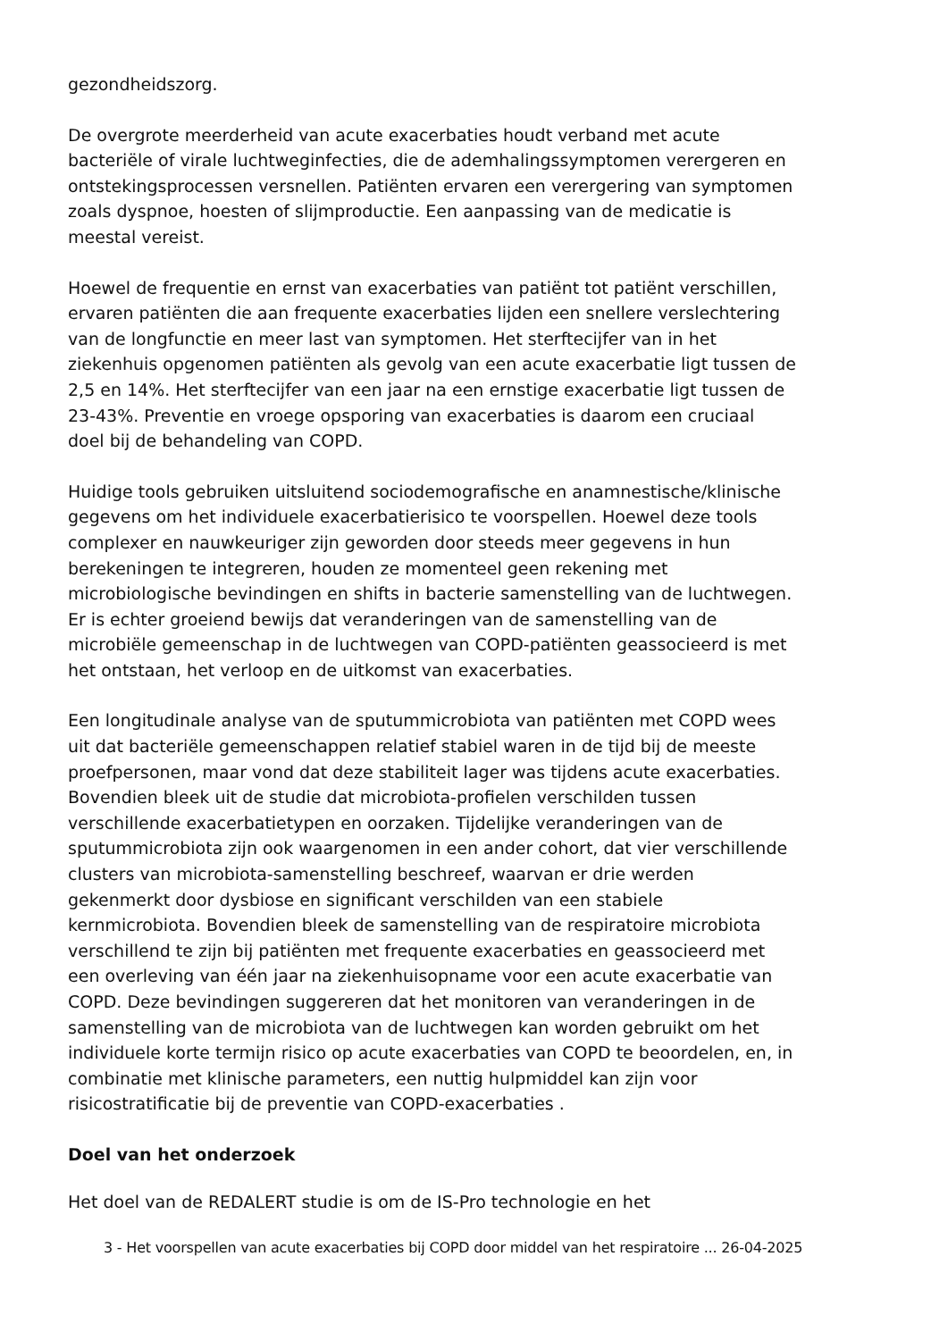gezondheidszorg.
De overgrote meerderheid van acute exacerbaties houdt verband met acute bacteriële of virale luchtweginfecties, die de ademhalingssymptomen verergeren en ontstekingsprocessen versnellen. Patiënten ervaren een verergering van symptomen zoals dyspnoe, hoesten of slijmproductie. Een aanpassing van de medicatie is meestal vereist.
Hoewel de frequentie en ernst van exacerbaties van patiënt tot patiënt verschillen, ervaren patiënten die aan frequente exacerbaties lijden een snellere verslechtering van de longfunctie en meer last van symptomen. Het sterftecijfer van in het ziekenhuis opgenomen patiënten als gevolg van een acute exacerbatie ligt tussen de 2,5 en 14%. Het sterftecijfer van een jaar na een ernstige exacerbatie ligt tussen de 23-43%. Preventie en vroege opsporing van exacerbaties is daarom een cruciaal doel bij de behandeling van COPD.
Huidige tools gebruiken uitsluitend sociodemografische en anamnestische/klinische gegevens om het individuele exacerbatierisico te voorspellen. Hoewel deze tools complexer en nauwkeuriger zijn geworden door steeds meer gegevens in hun berekeningen te integreren, houden ze momenteel geen rekening met microbiologische bevindingen en shifts in bacterie samenstelling van de luchtwegen. Er is echter groeiend bewijs dat veranderingen van de samenstelling van de microbiële gemeenschap in de luchtwegen van COPD-patiënten geassocieerd is met het ontstaan, het verloop en de uitkomst van exacerbaties.
Een longitudinale analyse van de sputummicrobiota van patiënten met COPD wees uit dat bacteriële gemeenschappen relatief stabiel waren in de tijd bij de meeste proefpersonen, maar vond dat deze stabiliteit lager was tijdens acute exacerbaties. Bovendien bleek uit de studie dat microbiota-profielen verschilden tussen verschillende exacerbatietypen en oorzaken. Tijdelijke veranderingen van de sputummicrobiota zijn ook waargenomen in een ander cohort, dat vier verschillende clusters van microbiota-samenstelling beschreef, waarvan er drie werden gekenmerkt door dysbiose en significant verschilden van een stabiele kernmicrobiota. Bovendien bleek de samenstelling van de respiratoire microbiota verschillend te zijn bij patiënten met frequente exacerbaties en geassocieerd met een overleving van één jaar na ziekenhuisopname voor een acute exacerbatie van COPD. Deze bevindingen suggereren dat het monitoren van veranderingen in de samenstelling van de microbiota van de luchtwegen kan worden gebruikt om het individuele korte termijn risico op acute exacerbaties van COPD te beoordelen, en, in combinatie met klinische parameters, een nuttig hulpmiddel kan zijn voor risicostratificatie bij de preventie van COPD-exacerbaties .
Doel van het onderzoek
Het doel van de REDALERT studie is om de IS-Pro technologie en het
3 - Het voorspellen van acute exacerbaties bij COPD door middel van het respiratoire ... 26-04-2025